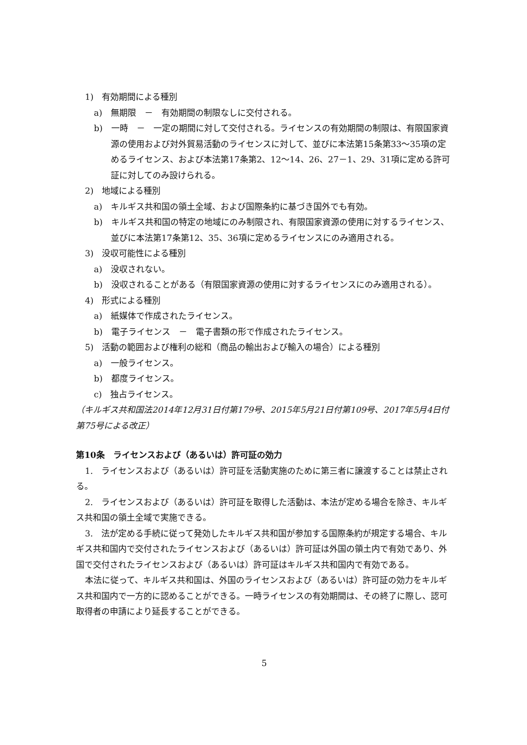1)　有効期間による種別
a)　無期限　－　有効期間の制限なしに交付される。
b)　一時　－　一定の期間に対して交付される。ライセンスの有効期間の制限は、有限国家資源の使用および対外貿易活動のライセンスに対して、並びに本法第15条第33～35項の定めるライセンス、および本法第17条第2、12～14、26、27－1、29、31項に定める許可証に対してのみ設けられる。
2)　地域による種別
a)　キルギス共和国の領土全域、および国際条約に基づき国外でも有効。
b)　キルギス共和国の特定の地域にのみ制限され、有限国家資源の使用に対するライセンス、並びに本法第17条第12、35、36項に定めるライセンスにのみ適用される。
3)　没収可能性による種別
a)　没収されない。
b)　没収されることがある（有限国家資源の使用に対するライセンスにのみ適用される）。
4)　形式による種別
a)　紙媒体で作成されたライセンス。
b)　電子ライセンス　－　電子書類の形で作成されたライセンス。
5)　活動の範囲および権利の総和（商品の輸出および輸入の場合）による種別
a)　一般ライセンス。
b)　都度ライセンス。
c)　独占ライセンス。
（キルギス共和国法2014年12月31日付第179号、2015年5月21日付第109号、2017年5月4日付第75号による改正）
第10条　ライセンスおよび（あるいは）許可証の効力
1.　ライセンスおよび（あるいは）許可証を活動実施のために第三者に譲渡することは禁止される。
2.　ライセンスおよび（あるいは）許可証を取得した活動は、本法が定める場合を除き、キルギス共和国の領土全域で実施できる。
3.　法が定める手続に従って発効したキルギス共和国が参加する国際条約が規定する場合、キルギス共和国内で交付されたライセンスおよび（あるいは）許可証は外国の領土内で有効であり、外国で交付されたライセンスおよび（あるいは）許可証はキルギス共和国内で有効である。
本法に従って、キルギス共和国は、外国のライセンスおよび（あるいは）許可証の効力をキルギス共和国内で一方的に認めることができる。一時ライセンスの有効期間は、その終了に際し、認可取得者の申請により延長することができる。
5